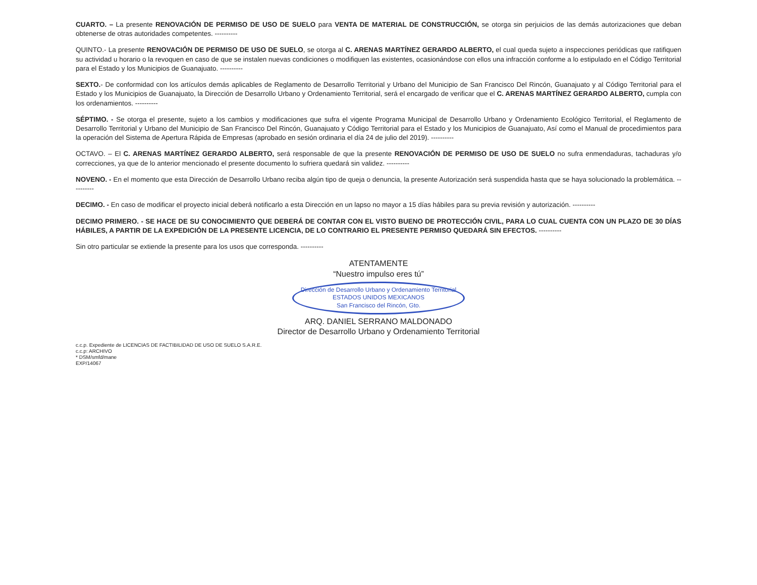CUARTO. – La presente RENOVACIÓN DE PERMISO DE USO DE SUELO para VENTA DE MATERIAL DE CONSTRUCCIÓN, se otorga sin perjuicios de las demás autorizaciones que deban obtenerse de otras autoridades competentes. ----------
QUINTO.- La presente RENOVACIÓN DE PERMISO DE USO DE SUELO, se otorga al C. ARENAS MARTÍNEZ GERARDO ALBERTO, el cual queda sujeto a inspecciones periódicas que ratifiquen su actividad u horario o la revoquen en caso de que se instalen nuevas condiciones o modifiquen las existentes, ocasionándose con ellos una infracción conforme a lo estipulado en el Código Territorial para el Estado y los Municipios de Guanajuato. ----------
SEXTO.- De conformidad con los artículos demás aplicables de Reglamento de Desarrollo Territorial y Urbano del Municipio de San Francisco Del Rincón, Guanajuato y al Código Territorial para el Estado y los Municipios de Guanajuato, la Dirección de Desarrollo Urbano y Ordenamiento Territorial, será el encargado de verificar que el C. ARENAS MARTÍNEZ GERARDO ALBERTO, cumpla con los ordenamientos. ----------
SÉPTIMO. - Se otorga el presente, sujeto a los cambios y modificaciones que sufra el vigente Programa Municipal de Desarrollo Urbano y Ordenamiento Ecológico Territorial, el Reglamento de Desarrollo Territorial y Urbano del Municipio de San Francisco Del Rincón, Guanajuato y Código Territorial para el Estado y los Municipios de Guanajuato, Así como el Manual de procedimientos para la operación del Sistema de Apertura Rápida de Empresas (aprobado en sesión ordinaria el día 24 de julio del 2019). ----------
OCTAVO. – El C. ARENAS MARTÍNEZ GERARDO ALBERTO, será responsable de que la presente RENOVACIÓN DE PERMISO DE USO DE SUELO no sufra enmendaduras, tachaduras y/o correcciones, ya que de lo anterior mencionado el presente documento lo sufriera quedará sin validez. ----------
NOVENO. - En el momento que esta Dirección de Desarrollo Urbano reciba algún tipo de queja o denuncia, la presente Autorización será suspendida hasta que se haya solucionado la problemática. ----------
DECIMO. - En caso de modificar el proyecto inicial deberá notificarlo a esta Dirección en un lapso no mayor a 15 días hábiles para su previa revisión y autorización. ----------
DECIMO PRIMERO. - SE HACE DE SU CONOCIMIENTO QUE DEBERÁ DE CONTAR CON EL VISTO BUENO DE PROTECCIÓN CIVIL, PARA LO CUAL CUENTA CON UN PLAZO DE 30 DÍAS HÁBILES, A PARTIR DE LA EXPEDICIÓN DE LA PRESENTE LICENCIA, DE LO CONTRARIO EL PRESENTE PERMISO QUEDARÁ SIN EFECTOS. ----------
Sin otro particular se extiende la presente para los usos que corresponda. ----------
ATENTAMENTE
“Nuestro impulso eres tú”
Dirección de Desarrollo Urbano y Ordenamiento Territorial
ESTADOS UNIDOS MEXICANOS
San Francisco del Rincón, Gto.
ARQ. DANIEL SERRANO MALDONADO
Director de Desarrollo Urbano y Ordenamiento Territorial
c.c.p. Expediente de LICENCIAS DE FACTIBILIDAD DE USO DE SUELO S.A.R.E.
c.c.p: ARCHIVO
* DSM/smfd/mane
EXP/14067